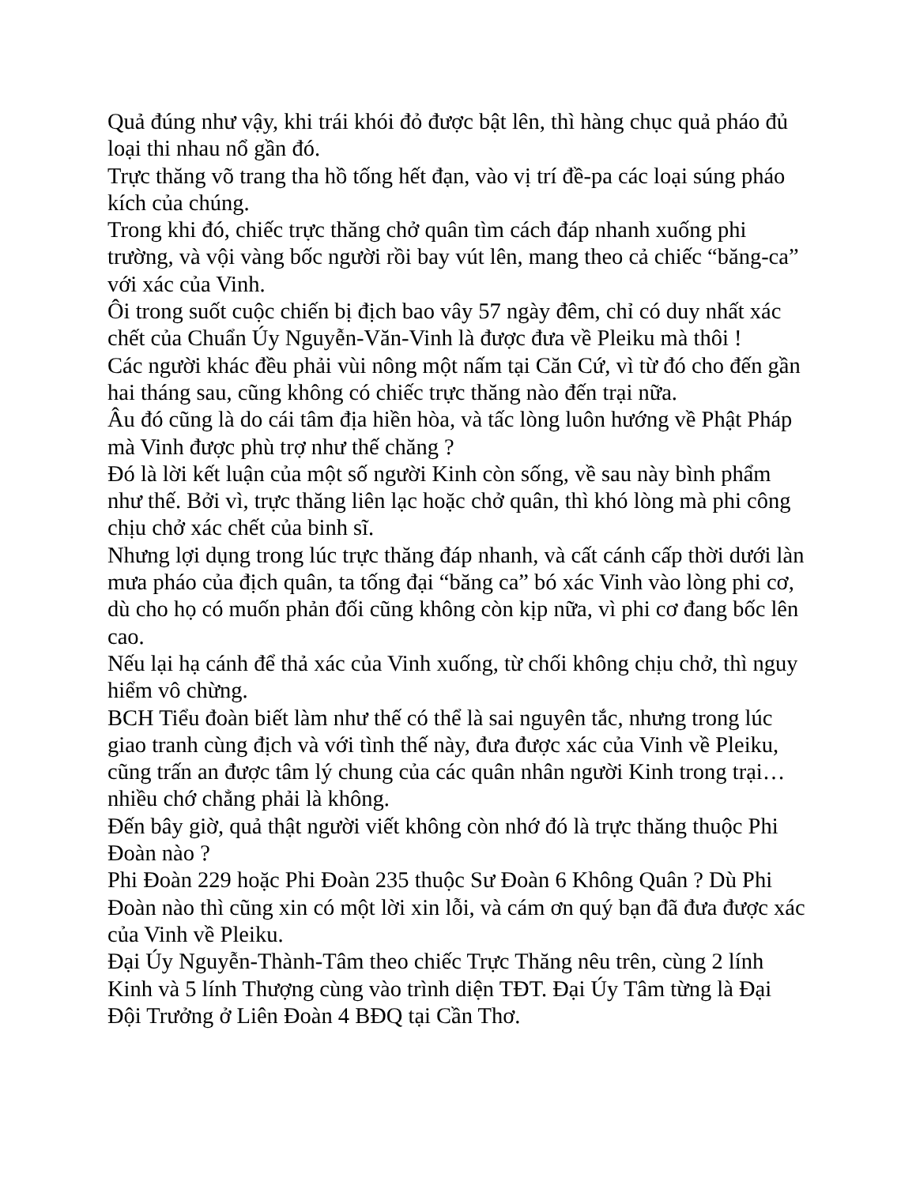Quả đúng như vậy, khi trái khói đỏ được bật lên, thì hàng chục quả pháo đủ loại thi nhau nổ gần đó.
Trực thăng võ trang tha hồ tống hết đạn, vào vị trí đề-pa các loại súng pháo kích của chúng.
Trong khi đó, chiếc trực thăng chở quân tìm cách đáp nhanh xuống phi trường, và vội vàng bốc người rồi bay vút lên, mang theo cả chiếc “băng-ca” với xác của Vinh.
Ôi trong suốt cuộc chiến bị địch bao vây 57 ngày đêm, chỉ có duy nhất xác chết của Chuẩn Úy Nguyễn-Văn-Vinh là được đưa về Pleiku mà thôi !
Các người khác đều phải vùi nông một nấm tại Căn Cứ, vì từ đó cho đến gần hai tháng sau, cũng không có chiếc trực thăng nào đến trại nữa.
Âu đó cũng là do cái tâm địa hiền hòa, và tấc lòng luôn hướng về Phật Pháp mà Vinh được phù trợ như thế chăng ?
Đó là lời kết luận của một số người Kinh còn sống, về sau này bình phẩm như thế. Bởi vì, trực thăng liên lạc hoặc chở quân, thì khó lòng mà phi công chịu chở xác chết của binh sĩ.
Nhưng lợi dụng trong lúc trực thăng đáp nhanh, và cất cánh cấp thời dưới làn mưa pháo của địch quân, ta tống đại “băng ca” bó xác Vinh vào lòng phi cơ, dù cho họ có muốn phản đối cũng không còn kịp nữa, vì phi cơ đang bốc lên cao.
Nếu lại hạ cánh để thả xác của Vinh xuống, từ chối không chịu chở, thì nguy hiểm vô chừng.
BCH Tiểu đoàn biết làm như thế có thể là sai nguyên tắc, nhưng trong lúc giao tranh cùng địch và với tình thế này, đưa được xác của Vinh về Pleiku, cũng trấn an được tâm lý chung của các quân nhân người Kinh trong trại… nhiều chớ chẳng phải là không.
Đến bây giờ, quả thật người viết không còn nhớ đó là trực thăng thuộc Phi Đoàn nào ?
Phi Đoàn 229 hoặc Phi Đoàn 235 thuộc Sư Đoàn 6 Không Quân ? Dù Phi Đoàn nào thì cũng xin có một lời xin lỗi, và cám ơn quý bạn đã đưa được xác của Vinh về Pleiku.
Đại Úy Nguyễn-Thành-Tâm theo chiếc Trực Thăng nêu trên, cùng 2 lính Kinh và 5 lính Thượng cùng vào trình diện TĐT. Đại Úy Tâm từng là Đại Đội Trưởng ở Liên Đoàn 4 BĐQ tại Cần Thơ.